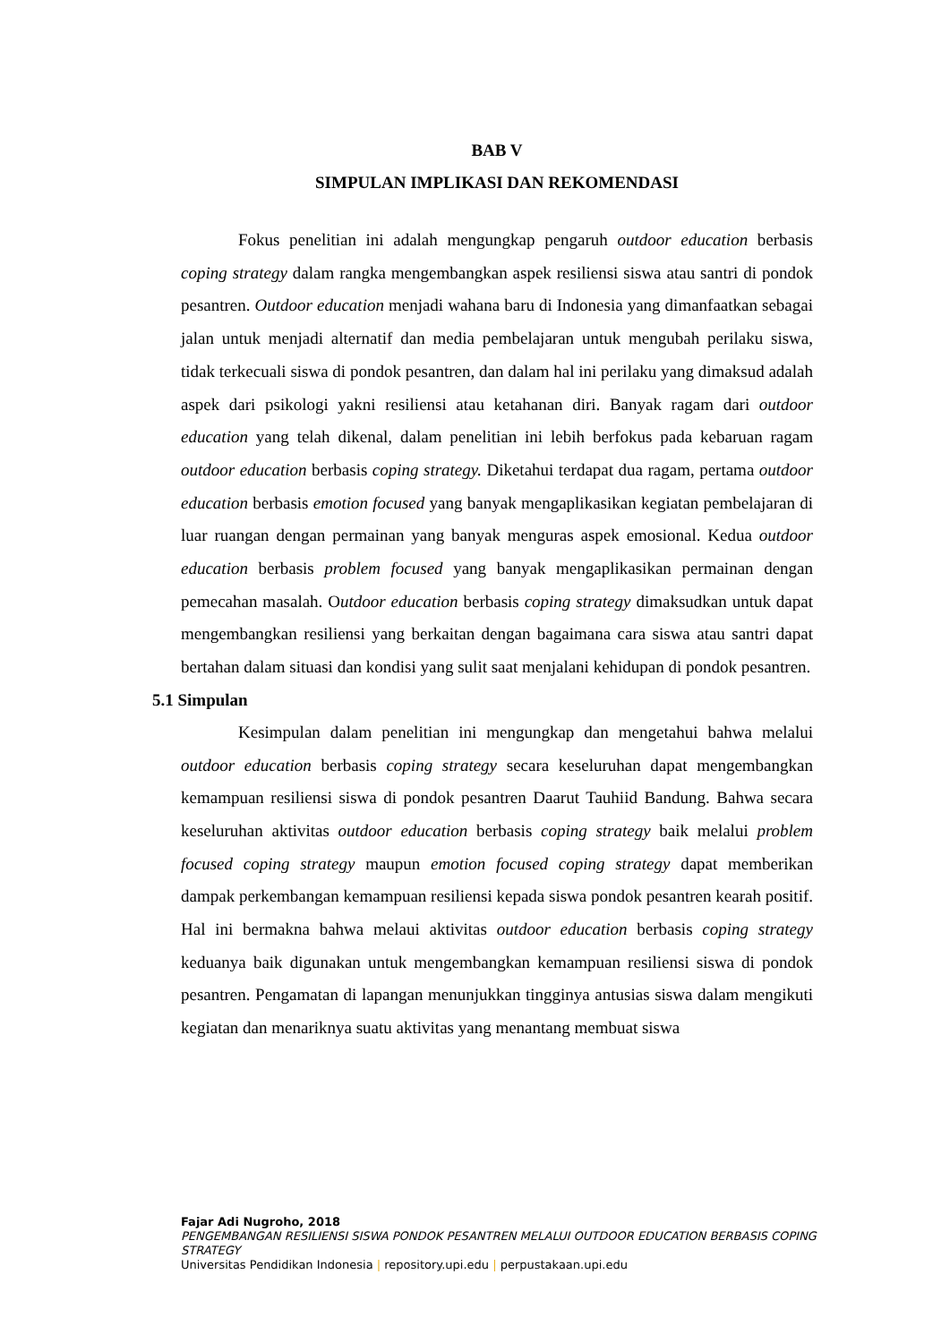BAB V
SIMPULAN IMPLIKASI DAN REKOMENDASI
Fokus penelitian ini adalah mengungkap pengaruh outdoor education berbasis coping strategy dalam rangka mengembangkan aspek resiliensi siswa atau santri di pondok pesantren. Outdoor education menjadi wahana baru di Indonesia yang dimanfaatkan sebagai jalan untuk menjadi alternatif dan media pembelajaran untuk mengubah perilaku siswa, tidak terkecuali siswa di pondok pesantren, dan dalam hal ini perilaku yang dimaksud adalah aspek dari psikologi yakni resiliensi atau ketahanan diri. Banyak ragam dari outdoor education yang telah dikenal, dalam penelitian ini lebih berfokus pada kebaruan ragam outdoor education berbasis coping strategy. Diketahui terdapat dua ragam, pertama outdoor education berbasis emotion focused yang banyak mengaplikasikan kegiatan pembelajaran di luar ruangan dengan permainan yang banyak menguras aspek emosional. Kedua outdoor education berbasis problem focused yang banyak mengaplikasikan permainan dengan pemecahan masalah. Outdoor education berbasis coping strategy dimaksudkan untuk dapat mengembangkan resiliensi yang berkaitan dengan bagaimana cara siswa atau santri dapat bertahan dalam situasi dan kondisi yang sulit saat menjalani kehidupan di pondok pesantren.
5.1 Simpulan
Kesimpulan dalam penelitian ini mengungkap dan mengetahui bahwa melalui outdoor education berbasis coping strategy secara keseluruhan dapat mengembangkan kemampuan resiliensi siswa di pondok pesantren Daarut Tauhiid Bandung. Bahwa secara keseluruhan aktivitas outdoor education berbasis coping strategy baik melalui problem focused coping strategy maupun emotion focused coping strategy dapat memberikan dampak perkembangan kemampuan resiliensi kepada siswa pondok pesantren kearah positif. Hal ini bermakna bahwa melaui aktivitas outdoor education berbasis coping strategy keduanya baik digunakan untuk mengembangkan kemampuan resiliensi siswa di pondok pesantren. Pengamatan di lapangan menunjukkan tingginya antusias siswa dalam mengikuti kegiatan dan menariknya suatu aktivitas yang menantang membuat siswa
Fajar Adi Nugroho, 2018
PENGEMBANGAN RESILIENSI SISWA PONDOK PESANTREN MELALUI OUTDOOR EDUCATION BERBASIS COPING STRATEGY
Universitas Pendidikan Indonesia | repository.upi.edu | perpustakaan.upi.edu